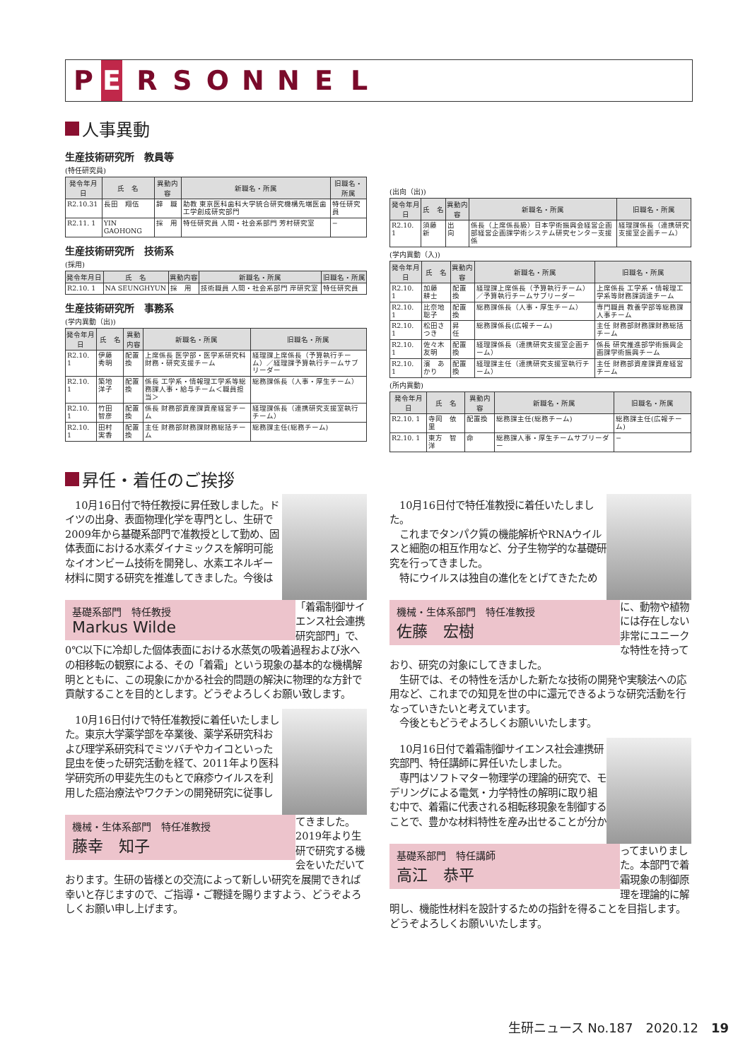P E RSONNEL
人事異動
生産技術研究所　教員等
(特任研究員)
| 発令年月日 | 氏 名 | 異動内容 | 新職名・所属 | 旧職名・所属 |
| --- | --- | --- | --- | --- |
| R2.10.31 | 長田 翔伍 | 辞 職 | 助教 東京医科歯科大学統合研究機構先端医歯工学創成研究部門 | 特任研究員 |
| R2.11. 1 | YIN GAOHONG | 採 用 | 特任研究員 人間・社会系部門 芳村研究室 | − |
生産技術研究所　技術系
(採用)
| 発令年月日 | 氏 名 | 異動内容 | 新職名・所属 | 旧職名・所属 |
| --- | --- | --- | --- | --- |
| R2.10. 1 | NA SEUNGHYUN | 採 用 | 技術職員 人間・社会系部門 岸研究室 | 特任研究員 |
生産技術研究所　事務系
(学内異動（出))
| 発令年月日 | 氏 名 | 異動内容 | 新職名・所属 | 旧職名・所属 |
| --- | --- | --- | --- | --- |
| R2.10. 1 | 伊藤 秀明 | 配置換 | 上席係長 医学部・医学系研究科財務・研究支援チーム | 経理課上席係長（予算執行チーム）／経理課予算執行チームサブリーダー |
| R2.10. 1 | 築地 洋子 | 配置換 | 係長 工学系・情報理工学系等総務課人事・給与チーム＜職員担当＞ | 総務課係長（人事・厚生チーム） |
| R2.10. 1 | 竹田 智彦 | 配置換 | 係長 財務部資産課資産経営チーム | 経理課係長（連携研究支援室執行チーム） |
| R2.10. 1 | 田村 実香 | 配置換 | 主任 財務部財務課財務総括チーム | 総務課主任(総務チーム) |
(出向（出))
| 発令年月日 | 氏 名 | 異動内容 | 新職名・所属 | 旧職名・所属 |
| --- | --- | --- | --- | --- |
| R2.10. 1 | 須藤 新 | 出 向 | 係長（上席係長級）日本学術振興会経営企画部経営企画課学術システム研究センター支援係 | 経理課係長（連携研究支援室企画チーム） |
(学内異動（入))
| 発令年月日 | 氏 名 | 異動内容 | 新職名・所属 | 旧職名・所属 |
| --- | --- | --- | --- | --- |
| R2.10. 1 | 加藤 耕士 | 配置換 | 経理課上席係長（予算執行チーム）／予算執行チームサブリーダー | 上席係長 工学系・情報理工学系等財務課調達チーム |
| R2.10. 1 | 比奈地聡子 | 配置換 | 総務課係長（人事・厚生チーム） | 専門職員 教養学部等総務課人事チーム |
| R2.10. 1 | 松田さつき | 昇 任 | 総務課係長(広報チーム) | 主任 財務部財務課財務総括チーム |
| R2.10. 1 | 佐々木友明 | 配置換 | 経理課係長（連携研究支援室企画チーム） | 係長 研究推進部学術振興企画課学術振興チーム |
| R2.10. 1 | 濱 あかり | 配置換 | 経理課主任（連携研究支援室執行チーム） | 主任 財務部資産課資産経営チーム |
(所内異動)
| 発令年月日 | 氏 名 | 異動内容 | 新職名・所属 | 旧職名・所属 |
| --- | --- | --- | --- | --- |
| R2.10. 1 | 寺岡 依里 | 配置換 | 総務課主任(総務チーム) | 総務課主任(広報チーム) |
| R2.10. 1 | 東方 智洋 | 命 | 総務課人事・厚生チームサブリーダー | − |
昇任・着任のご挨拶
基礎系部門　特任教授
Markus Wilde
　10月16日付で特任教授に昇任致しました。ドイツの出身、表面物理化学を専門とし、生研で2009年から基礎系部門で准教授として勤め、固体表面における水素ダイナミックスを解明可能なイオンビーム技術を開発し、水素エネルギー材料に関する研究を推進してきました。今後は「着霜制御サイエンス社会連携研究部門」で、0℃以下に冷却した個体表面における水蒸気の吸着過程および氷への相移転の観察による、その「着霜」という現象の基本的な機構解明とともに、この現象にかかる社会的問題の解決に物理的な方針で貢献することを目的とします。どうぞよろしくお願い致します。
機械・生体系部門　特任准教授
藤幸　知子
　10月16日付けで特任准教授に着任いたしました。東京大学薬学部を卒業後、薬学系研究科および理学系研究科でミツバチやカイコといった昆虫を使った研究活動を経て、2011年より医科学研究所の甲斐先生のもとで麻疹ウイルスを利用した癌治療法やワクチンの開発研究に従事してきました。2019年より生研で研究する機会をいただいております。生研の皆様との交流によって新しい研究を展開できれば幸いと存じますので、ご指導・ご鞭撻を賜りますよう、どうぞよろしくお願い申し上げます。
機械・生体系部門　特任准教授
佐藤　宏樹
　10月16日付で特任准教授に着任いたしました。
　これまでタンパク質の機能解析やRNAウイルスと細胞の相互作用など、分子生物学的な基礎研究を行ってきました。
　特にウイルスは独自の進化をとげてきたために、動物や植物には存在しない非常にユニークな特性を持っており、研究の対象にしてきました。
　生研では、その特性を活かした新たな技術の開発や実験法への応用など、これまでの知見を世の中に還元できるような研究活動を行なっていきたいと考えています。
　今後ともどうぞよろしくお願いいたします。
基礎系部門　特任講師
高江　恭平
　10月16日付で着霜制御サイエンス社会連携研究部門、特任講師に昇任いたしました。
　専門はソフトマター物理学の理論的研究で、モデリングによる電気・力学特性の解明に取り組む中で、着霜に代表される相転移現象を制御することで、豊かな材料特性を産み出せることが分かってまいりました。本部門で着霜現象の制御原理を理論的に解明し、機能性材料を設計するための指針を得ることを目指します。どうぞよろしくお願いいたします。
生研ニュース No.187　2020.12　19